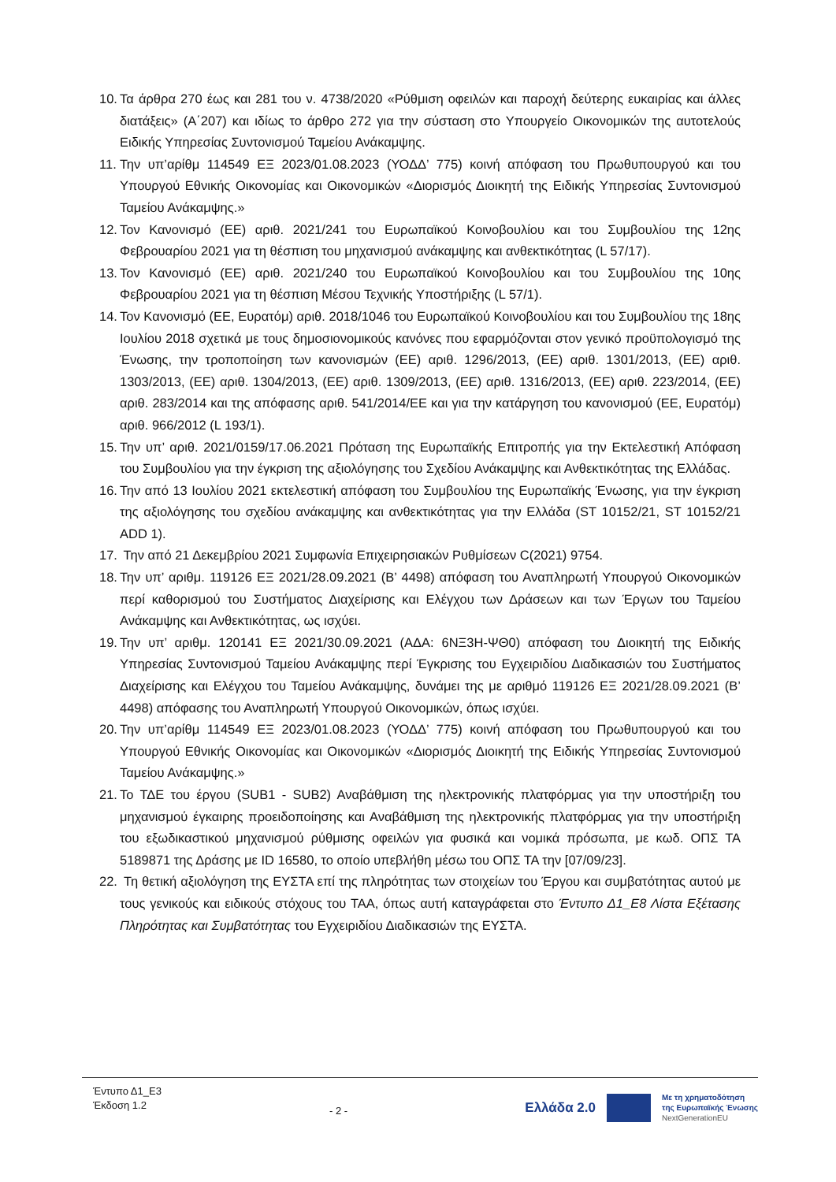10. Τα άρθρα 270 έως και 281 του ν. 4738/2020 «Ρύθμιση οφειλών και παροχή δεύτερης ευκαιρίας και άλλες διατάξεις» (Α΄207) και ιδίως το άρθρο 272 για την σύσταση στο Υπουργείο Οικονομικών της αυτοτελούς Ειδικής Υπηρεσίας Συντονισμού Ταμείου Ανάκαμψης.
11. Την υπ’αρίθμ 114549 ΕΞ 2023/01.08.2023 (ΥΟΔΔ’ 775) κοινή απόφαση του Πρωθυπουργού και του Υπουργού Εθνικής Οικονομίας και Οικονομικών «Διορισμός Διοικητή της Ειδικής Υπηρεσίας Συντονισμού Ταμείου Ανάκαμψης.»
12. Τον Κανονισμό (ΕΕ) αριθ. 2021/241 του Ευρωπαϊκού Κοινοβουλίου και του Συμβουλίου της 12ης Φεβρουαρίου 2021 για τη θέσπιση του μηχανισμού ανάκαμψης και ανθεκτικότητας (L 57/17).
13. Τον Κανονισμό (ΕΕ) αριθ. 2021/240 του Ευρωπαϊκού Κοινοβουλίου και του Συμβουλίου της 10ης Φεβρουαρίου 2021 για τη θέσπιση Μέσου Τεχνικής Υποστήριξης (L 57/1).
14. Τον Κανονισμό (ΕΕ, Ευρατόμ) αριθ. 2018/1046 του Ευρωπαϊκού Κοινοβουλίου και του Συμβουλίου της 18ης Ιουλίου 2018 σχετικά με τους δημοσιονομικούς κανόνες που εφαρμόζονται στον γενικό προϋπολογισμό της Ένωσης, την τροποποίηση των κανονισμών (ΕΕ) αριθ. 1296/2013, (ΕΕ) αριθ. 1301/2013, (ΕΕ) αριθ. 1303/2013, (ΕΕ) αριθ. 1304/2013, (ΕΕ) αριθ. 1309/2013, (ΕΕ) αριθ. 1316/2013, (ΕΕ) αριθ. 223/2014, (ΕΕ) αριθ. 283/2014 και της απόφασης αριθ. 541/2014/ΕΕ και για την κατάργηση του κανονισμού (ΕΕ, Ευρατόμ) αριθ. 966/2012 (L 193/1).
15. Την υπ’ αριθ. 2021/0159/17.06.2021 Πρόταση της Ευρωπαϊκής Επιτροπής για την Εκτελεστική Απόφαση του Συμβουλίου για την έγκριση της αξιολόγησης του Σχεδίου Ανάκαμψης και Ανθεκτικότητας της Ελλάδας.
16. Την από 13 Ιουλίου 2021 εκτελεστική απόφαση του Συμβουλίου της Ευρωπαϊκής Ένωσης, για την έγκριση της αξιολόγησης του σχεδίου ανάκαμψης και ανθεκτικότητας για την Ελλάδα (ST 10152/21, ST 10152/21 ADD 1).
17. Την από 21 Δεκεμβρίου 2021 Συμφωνία Επιχειρησιακών Ρυθμίσεων C(2021) 9754.
18. Την υπ’ αριθμ. 119126 ΕΞ 2021/28.09.2021 (Β’ 4498) απόφαση του Αναπληρωτή Υπουργού Οικονομικών περί καθορισμού του Συστήματος Διαχείρισης και Ελέγχου των Δράσεων και των Έργων του Ταμείου Ανάκαμψης και Ανθεκτικότητας, ως ισχύει.
19. Την υπ’ αριθμ. 120141 ΕΞ 2021/30.09.2021 (ΑΔΑ: 6ΝΞ3Η-ΨΘ0) απόφαση του Διοικητή της Ειδικής Υπηρεσίας Συντονισμού Ταμείου Ανάκαμψης περί Έγκρισης του Εγχειριδίου Διαδικασιών του Συστήματος Διαχείρισης και Ελέγχου του Ταμείου Ανάκαμψης, δυνάμει της με αριθμό 119126 ΕΞ 2021/28.09.2021 (Β’ 4498) απόφασης του Αναπληρωτή Υπουργού Οικονομικών, όπως ισχύει.
20. Την υπ’αρίθμ 114549 ΕΞ 2023/01.08.2023 (ΥΟΔΔ’ 775) κοινή απόφαση του Πρωθυπουργού και του Υπουργού Εθνικής Οικονομίας και Οικονομικών «Διορισμός Διοικητή της Ειδικής Υπηρεσίας Συντονισμού Ταμείου Ανάκαμψης.»
21. Το ΤΔΕ του έργου (SUB1 - SUB2) Αναβάθμιση της ηλεκτρονικής πλατφόρμας για την υποστήριξη του μηχανισμού έγκαιρης προειδοποίησης και Αναβάθμιση της ηλεκτρονικής πλατφόρμας για την υποστήριξη του εξωδικαστικού μηχανισμού ρύθμισης οφειλών για φυσικά και νομικά πρόσωπα, με κωδ. ΟΠΣ ΤΑ 5189871 της Δράσης με ID 16580, το οποίο υπεβλήθη μέσω του ΟΠΣ ΤΑ την [07/09/23].
22. Τη θετική αξιολόγηση της ΕΥΣΤΑ επί της πληρότητας των στοιχείων του Έργου και συμβατότητας αυτού με τους γενικούς και ειδικούς στόχους του ΤΑΑ, όπως αυτή καταγράφεται στο Έντυπο Δ1_Ε8 Λίστα Εξέτασης Πληρότητας και Συμβατότητας του Εγχειριδίου Διαδικασιών της ΕΥΣΤΑ.
Έντυπο Δ1_Ε3
Έκδοση 1.2
- 2 -
Ελλάδα 2.0 Με τη χρηματοδότηση
της Ευρωπαϊκής Ένωσης
NextGenerationEU